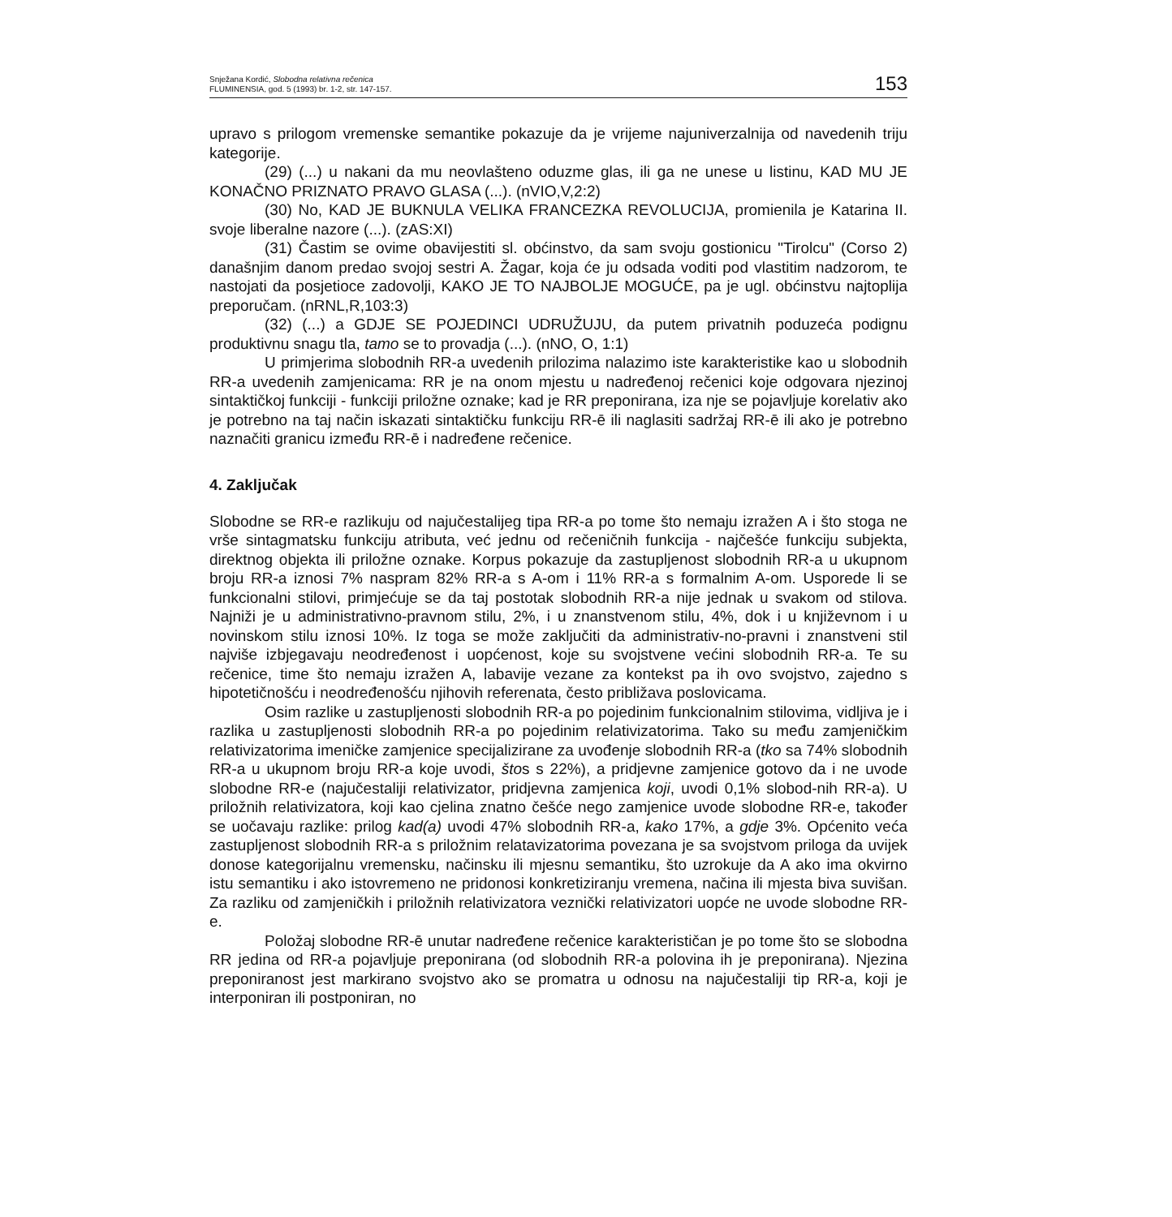Snježana Kordić, Slobodna relativna rečenica
FLUMINENSIA, god. 5 (1993) br. 1-2, str. 147-157.
153
upravo s prilogom vremenske semantike pokazuje da je vrijeme najuniverzalnija od navedenih triju kategorije.
(29) (...) u nakani da mu neovlašteno oduzme glas, ili ga ne unese u listinu, KAD MU JE KONAČNO PRIZNATO PRAVO GLASA (...). (nVIO,V,2:2)
(30) No, KAD JE BUKNULA VELIKA FRANCEZKA REVOLUCIJA, promienila je Katarina II. svoje liberalne nazore (...). (zAS:XI)
(31) Častim se ovime obavijestiti sl. obćinstvo, da sam svoju gostionicu "Tirolcu" (Corso 2) današnjim danom predao svojoj sestri A. Žagar, koja će ju odsada voditi pod vlastitim nadzorom, te nastojati da posjetioce zadovolji, KAKO JE TO NAJBOLJE MOGUĆE, pa je ugl. obćinstvu najtoplija preporučam. (nRNL,R,103:3)
(32) (...) a GDJE SE POJEDINCI UDRUŽUJU, da putem privatnih poduzeća podignu produktivnu snagu tla, tamo se to provadja (...). (nNO, O, 1:1)
U primjerima slobodnih RR-a uvedenih prilozima nalazimo iste karakteristike kao u slobodnih RR-a uvedenih zamjenicama: RR je na onom mjestu u nadređenoj rečenici koje odgovara njezinoj sintaktičkoj funkciji - funkciji priložne oznake; kad je RR preponirana, iza nje se pojavljuje korelativ ako je potrebno na taj način iskazati sintaktičku funkciju RR-ē ili naglasiti sadržaj RR-ē ili ako je potrebno naznačiti granicu između RR-ē i nadređene rečenice.
4. Zaključak
Slobodne se RR-e razlikuju od najučestalijeg tipa RR-a po tome što nemaju izražen A i što stoga ne vrše sintagmatsku funkciju atributa, već jednu od rečeničnih funkcija - najčešće funkciju subjekta, direktnog objekta ili priložne oznake. Korpus pokazuje da zastupljenost slobodnih RR-a u ukupnom broju RR-a iznosi 7% naspram 82% RR-a s A-om i 11% RR-a s formalnim A-om. Usporede li se funkcionalni stilovi, primjećuje se da taj postotak slobodnih RR-a nije jednak u svakom od stilova. Najniži je u administrativno-pravnom stilu, 2%, i u znanstvenom stilu, 4%, dok i u književnom i u novinskom stilu iznosi 10%. Iz toga se može zaključiti da administrativ-no-pravni i znanstveni stil najviše izbjegavaju neodređenost i uopćenost, koje su svojstvene većini slobodnih RR-a. Te su rečenice, time što nemaju izražen A, labavije vezane za kontekst pa ih ovo svojstvo, zajedno s hipotetičnošću i neodređenošću njihovih referenata, često približava poslovicama.
Osim razlike u zastupljenosti slobodnih RR-a po pojedinim funkcionalnim stilovima, vidljiva je i razlika u zastupljenosti slobodnih RR-a po pojedinim relativizatorima. Tako su među zamjeničkim relativizatorima imeničke zamjenice specijalizirane za uvođenje slobodnih RR-a (tko sa 74% slobodnih RR-a u ukupnom broju RR-a koje uvodi, štos s 22%), a pridjevne zamjenice gotovo da i ne uvode slobodne RR-e (najučestaliji relativizator, pridjevna zamjenica koji, uvodi 0,1% slobod-nih RR-a). U priložnih relativizatora, koji kao cjelina znatno češće nego zamjenice uvode slobodne RR-e, također se uočavaju razlike: prilog kad(a) uvodi 47% slobodnih RR-a, kako 17%, a gdje 3%. Općenito veća zastupljenost slobodnih RR-a s priložnim relatavizatorima povezana je sa svojstvom priloga da uvijek donose kategorijalnu vremensku, načinsku ili mjesnu semantiku, što uzrokuje da A ako ima okvirno istu semantiku i ako istovremeno ne pridonosi konkretiziranju vremena, načina ili mjesta biva suvišan. Za razliku od zamjeničkih i priložnih relativizatora veznički relativizatori uopće ne uvode slobodne RR-e.
Položaj slobodne RR-ē unutar nadređene rečenice karakterističan je po tome što se slobodna RR jedina od RR-a pojavljuje preponirana (od slobodnih RR-a polovina ih je preponirana). Njezina preponiranost jest markirano svojstvo ako se promatra u odnosu na najučestaliji tip RR-a, koji je interponiran ili postponiran, no